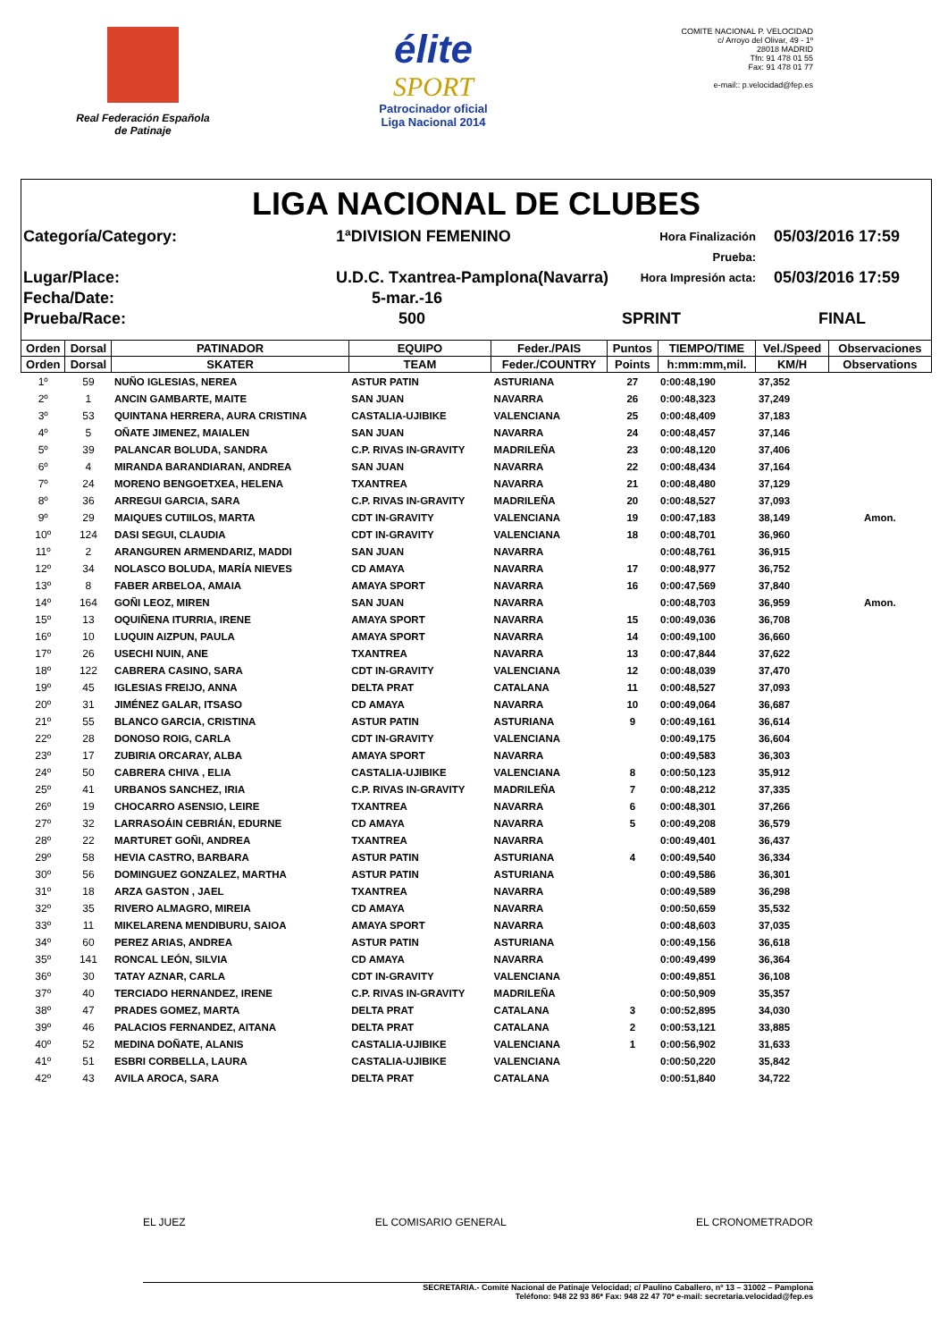Real Federación Española
de Patinaje
élite
SPORT
Patrocinador oficial
Liga Nacional 2014
COMITE NACIONAL P. VELOCIDAD
c/ Arroyo del Olivar, 49 - 1º
28018 MADRID
Tfn: 91 478 01 55
Fax: 91 478 01 77
e-mail:: p.velocidad@fep.es
LIGA NACIONAL DE CLUBES
Categoría/Category:
1ªDIVISION FEMENINO
Hora Finalización Prueba:
05/03/2016 17:59
Lugar/Place:
U.D.C. Txantrea-Pamplona(Navarra)
Hora Impresión acta:
05/03/2016 17:59
Fecha/Date:
5-mar.-16
Prueba/Race:
500
SPRINT
FINAL
| Orden | Dorsal | PATINADOR | EQUIPO | Feder./PAIS | Puntos | TIEMPO/TIME | Vel./Speed | Observaciones |
| --- | --- | --- | --- | --- | --- | --- | --- | --- |
| Orden | Dorsal | SKATER | TEAM | Feder./COUNTRY | Points | h:mm:mm,mil. | KM/H | Observations |
| 1º | 59 | NUÑO IGLESIAS, NEREA | ASTUR PATIN | ASTURIANA | 27 | 0:00:48,190 | 37,352 | |
| 2º | 1 | ANCIN GAMBARTE, MAITE | SAN JUAN | NAVARRA | 26 | 0:00:48,323 | 37,249 | |
| 3º | 53 | QUINTANA HERRERA, AURA CRISTINA | CASTALIA-UJIBIKE | VALENCIANA | 25 | 0:00:48,409 | 37,183 | |
| 4º | 5 | OÑATE JIMENEZ, MAIALEN | SAN JUAN | NAVARRA | 24 | 0:00:48,457 | 37,146 | |
| 5º | 39 | PALANCAR BOLUDA, SANDRA | C.P. RIVAS IN-GRAVITY | MADRILEÑA | 23 | 0:00:48,120 | 37,406 | |
| 6º | 4 | MIRANDA BARANDIARAN, ANDREA | SAN JUAN | NAVARRA | 22 | 0:00:48,434 | 37,164 | |
| 7º | 24 | MORENO BENGOETXEA, HELENA | TXANTREA | NAVARRA | 21 | 0:00:48,480 | 37,129 | |
| 8º | 36 | ARREGUI GARCIA, SARA | C.P. RIVAS IN-GRAVITY | MADRILEÑA | 20 | 0:00:48,527 | 37,093 | |
| 9º | 29 | MAIQUES CUTIILOS, MARTA | CDT IN-GRAVITY | VALENCIANA | 19 | 0:00:47,183 | 38,149 | Amon. |
| 10º | 124 | DASI SEGUI, CLAUDIA | CDT IN-GRAVITY | VALENCIANA | 18 | 0:00:48,701 | 36,960 | |
| 11º | 2 | ARANGUREN ARMENDARIZ, MADDI | SAN JUAN | NAVARRA | | 0:00:48,761 | 36,915 | |
| 12º | 34 | NOLASCO BOLUDA, MARÍA NIEVES | CD AMAYA | NAVARRA | 17 | 0:00:48,977 | 36,752 | |
| 13º | 8 | FABER ARBELOA, AMAIA | AMAYA SPORT | NAVARRA | 16 | 0:00:47,569 | 37,840 | |
| 14º | 164 | GOÑI LEOZ, MIREN | SAN JUAN | NAVARRA | | 0:00:48,703 | 36,959 | Amon. |
| 15º | 13 | OQUIÑENA ITURRIA, IRENE | AMAYA SPORT | NAVARRA | 15 | 0:00:49,036 | 36,708 | |
| 16º | 10 | LUQUIN AIZPUN, PAULA | AMAYA SPORT | NAVARRA | 14 | 0:00:49,100 | 36,660 | |
| 17º | 26 | USECHI NUIN, ANE | TXANTREA | NAVARRA | 13 | 0:00:47,844 | 37,622 | |
| 18º | 122 | CABRERA CASINO, SARA | CDT IN-GRAVITY | VALENCIANA | 12 | 0:00:48,039 | 37,470 | |
| 19º | 45 | IGLESIAS FREIJO, ANNA | DELTA PRAT | CATALANA | 11 | 0:00:48,527 | 37,093 | |
| 20º | 31 | JIMÉNEZ GALAR, ITSASO | CD AMAYA | NAVARRA | 10 | 0:00:49,064 | 36,687 | |
| 21º | 55 | BLANCO GARCIA, CRISTINA | ASTUR PATIN | ASTURIANA | 9 | 0:00:49,161 | 36,614 | |
| 22º | 28 | DONOSO ROIG, CARLA | CDT IN-GRAVITY | VALENCIANA | | 0:00:49,175 | 36,604 | |
| 23º | 17 | ZUBIRIA ORCARAY, ALBA | AMAYA SPORT | NAVARRA | | 0:00:49,583 | 36,303 | |
| 24º | 50 | CABRERA CHIVA , ELIA | CASTALIA-UJIBIKE | VALENCIANA | 8 | 0:00:50,123 | 35,912 | |
| 25º | 41 | URBANOS SANCHEZ, IRIA | C.P. RIVAS IN-GRAVITY | MADRILEÑA | 7 | 0:00:48,212 | 37,335 | |
| 26º | 19 | CHOCARRO ASENSIO, LEIRE | TXANTREA | NAVARRA | 6 | 0:00:48,301 | 37,266 | |
| 27º | 32 | LARRASOÁIN CEBRIÁN, EDURNE | CD AMAYA | NAVARRA | 5 | 0:00:49,208 | 36,579 | |
| 28º | 22 | MARTURET GOÑI, ANDREA | TXANTREA | NAVARRA | | 0:00:49,401 | 36,437 | |
| 29º | 58 | HEVIA CASTRO, BARBARA | ASTUR PATIN | ASTURIANA | 4 | 0:00:49,540 | 36,334 | |
| 30º | 56 | DOMINGUEZ GONZALEZ, MARTHA | ASTUR PATIN | ASTURIANA | | 0:00:49,586 | 36,301 | |
| 31º | 18 | ARZA GASTON , JAEL | TXANTREA | NAVARRA | | 0:00:49,589 | 36,298 | |
| 32º | 35 | RIVERO ALMAGRO, MIREIA | CD AMAYA | NAVARRA | | 0:00:50,659 | 35,532 | |
| 33º | 11 | MIKELARENA MENDIBURU, SAIOA | AMAYA SPORT | NAVARRA | | 0:00:48,603 | 37,035 | |
| 34º | 60 | PEREZ ARIAS, ANDREA | ASTUR PATIN | ASTURIANA | | 0:00:49,156 | 36,618 | |
| 35º | 141 | RONCAL LEÓN, SILVIA | CD AMAYA | NAVARRA | | 0:00:49,499 | 36,364 | |
| 36º | 30 | TATAY AZNAR, CARLA | CDT IN-GRAVITY | VALENCIANA | | 0:00:49,851 | 36,108 | |
| 37º | 40 | TERCIADO HERNANDEZ, IRENE | C.P. RIVAS IN-GRAVITY | MADRILEÑA | | 0:00:50,909 | 35,357 | |
| 38º | 47 | PRADES GOMEZ, MARTA | DELTA PRAT | CATALANA | 3 | 0:00:52,895 | 34,030 | |
| 39º | 46 | PALACIOS FERNANDEZ, AITANA | DELTA PRAT | CATALANA | 2 | 0:00:53,121 | 33,885 | |
| 40º | 52 | MEDINA DOÑATE, ALANIS | CASTALIA-UJIBIKE | VALENCIANA | 1 | 0:00:56,902 | 31,633 | |
| 41º | 51 | ESBRI CORBELLA, LAURA | CASTALIA-UJIBIKE | VALENCIANA | | 0:00:50,220 | 35,842 | |
| 42º | 43 | AVILA AROCA, SARA | DELTA PRAT | CATALANA | | 0:00:51,840 | 34,722 | |
EL JUEZ EL COMISARIO GENERAL EL CRONOMETRADOR
SECRETARIA.- Comité Nacional de Patinaje Velocidad; c/ Paulino Caballero, nº 13 – 31002 – Pamplona
Teléfono: 948 22 93 86* Fax: 948 22 47 70* e-mail: secretaria.velocidad@fep.es